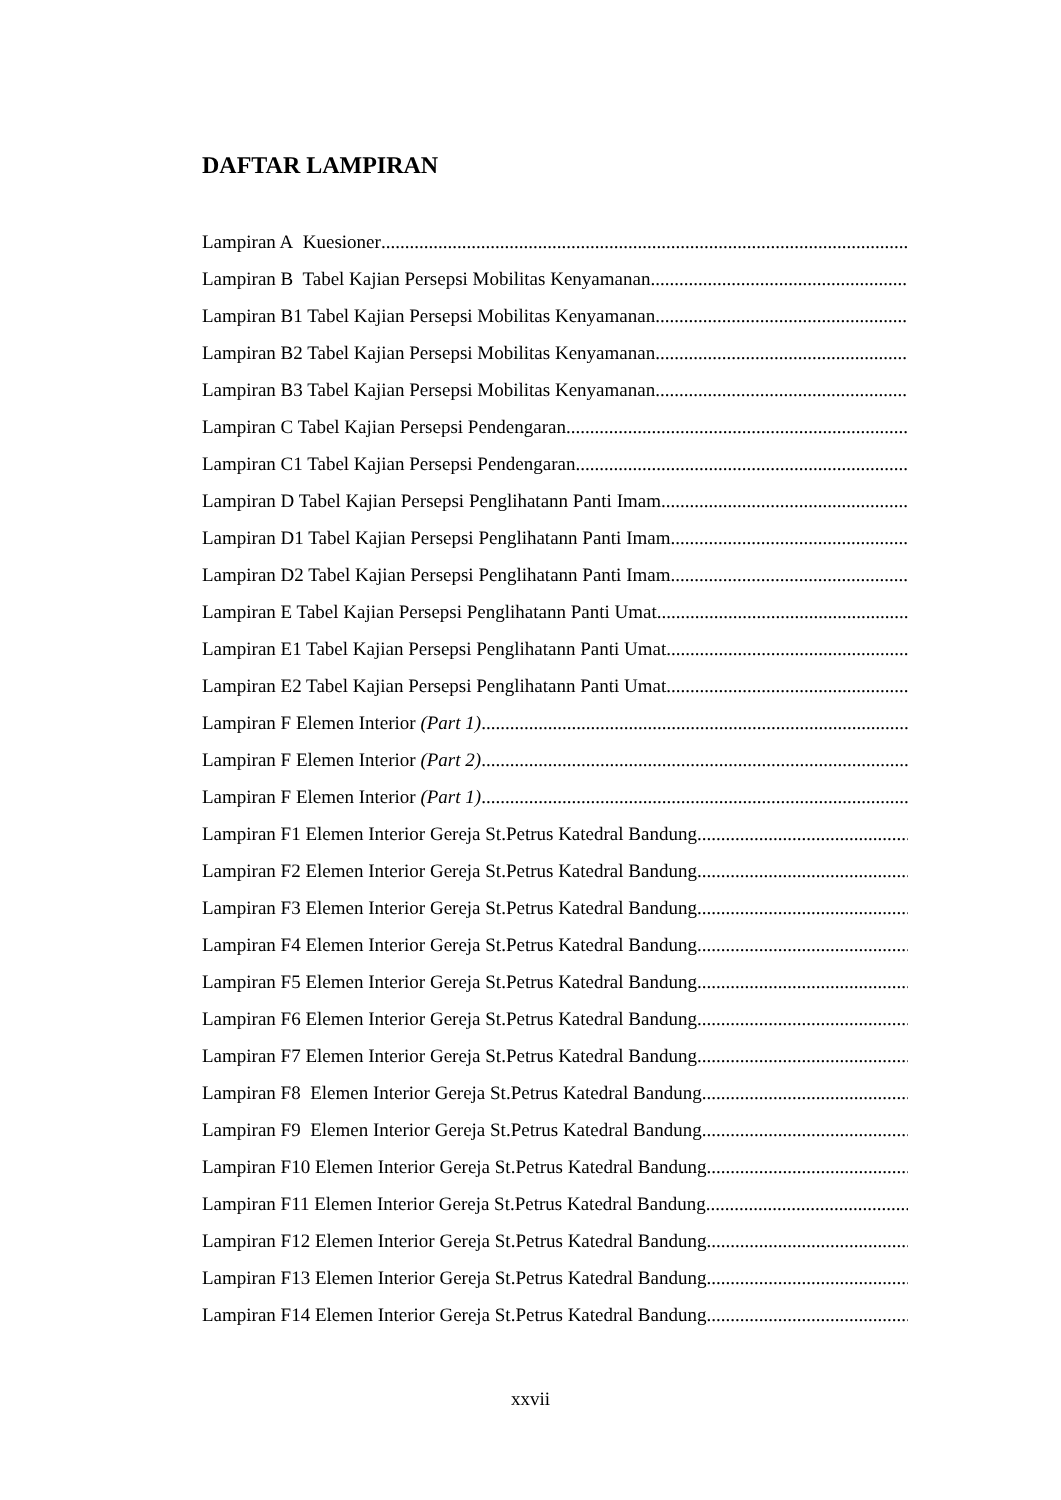DAFTAR LAMPIRAN
Lampiran A Kuesioner
Lampiran B Tabel Kajian Persepsi Mobilitas Kenyamanan
Lampiran B1 Tabel Kajian Persepsi Mobilitas Kenyamanan
Lampiran B2 Tabel Kajian Persepsi Mobilitas Kenyamanan
Lampiran B3 Tabel Kajian Persepsi Mobilitas Kenyamanan
Lampiran C Tabel Kajian Persepsi Pendengaran
Lampiran C1 Tabel Kajian Persepsi Pendengaran
Lampiran D Tabel Kajian Persepsi Penglihatann Panti Imam
Lampiran D1 Tabel Kajian Persepsi Penglihatann Panti Imam
Lampiran D2 Tabel Kajian Persepsi Penglihatann Panti Imam
Lampiran E Tabel Kajian Persepsi Penglihatann Panti Umat
Lampiran E1 Tabel Kajian Persepsi Penglihatann Panti Umat
Lampiran E2 Tabel Kajian Persepsi Penglihatann Panti Umat
Lampiran F Elemen Interior (Part 1)
Lampiran F Elemen Interior (Part 2)
Lampiran F Elemen Interior (Part 1)
Lampiran F1 Elemen Interior Gereja St.Petrus Katedral Bandung
Lampiran F2 Elemen Interior Gereja St.Petrus Katedral Bandung
Lampiran F3 Elemen Interior Gereja St.Petrus Katedral Bandung
Lampiran F4 Elemen Interior Gereja St.Petrus Katedral Bandung
Lampiran F5 Elemen Interior Gereja St.Petrus Katedral Bandung
Lampiran F6 Elemen Interior Gereja St.Petrus Katedral Bandung
Lampiran F7 Elemen Interior Gereja St.Petrus Katedral Bandung
Lampiran F8 Elemen Interior Gereja St.Petrus Katedral Bandung
Lampiran F9 Elemen Interior Gereja St.Petrus Katedral Bandung
Lampiran F10 Elemen Interior Gereja St.Petrus Katedral Bandung
Lampiran F11 Elemen Interior Gereja St.Petrus Katedral Bandung
Lampiran F12 Elemen Interior Gereja St.Petrus Katedral Bandung
Lampiran F13 Elemen Interior Gereja St.Petrus Katedral Bandung
Lampiran F14 Elemen Interior Gereja St.Petrus Katedral Bandung
xxvii